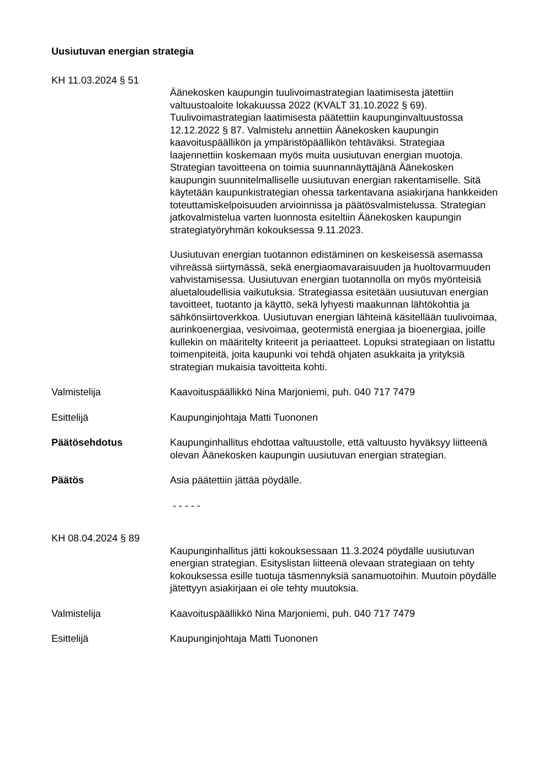Uusiutuvan energian strategia
KH 11.03.2024 § 51
Äänekosken kaupungin tuulivoimastrategian laatimisesta jätettiin valtuustoaloite lokakuussa 2022 (KVALT 31.10.2022 § 69). Tuulivoimastrategian laatimisesta päätettiin kaupunginvaltuustossa 12.12.2022 § 87. Valmistelu annettiin Äänekosken kaupungin kaavoituspäällikön ja ympäristöpäällikön tehtäväksi. Strategiaa laajennettiin koskemaan myös muita uusiutuvan energian muotoja. Strategian tavoitteena on toimia suunnannäyttäjänä Äänekosken kaupungin suunnitelmalliselle uusiutuvan energian rakentamiselle. Sitä käytetään kaupunkistrategian ohessa tarkentavana asiakirjana hankkeiden toteuttamiskelpoisuuden arvioinnissa ja päätösvalmistelussa. Strategian jatkovalmistelua varten luonnosta esiteltiin Äänekosken kaupungin strategiatyöryhmän kokouksessa 9.11.2023.
Uusiutuvan energian tuotannon edistäminen on keskeisessä asemassa vihreässä siirtymässä, sekä energiaomavaraisuuden ja huoltovarmuuden vahvistamisessa. Uusiutuvan energian tuotannolla on myös myönteisiä aluetaloudellisia vaikutuksia. Strategiassa esitetään uusiutuvan energian tavoitteet, tuotanto ja käyttö, sekä lyhyesti maakunnan lähtökohtia ja sähkönsiirtoverkkoa. Uusiutuvan energian lähteinä käsitellään tuulivoimaa, aurinkoenergiaa, vesivoimaa, geotermistä energiaa ja bioenergiaa, joille kullekin on määritelty kriteerit ja periaatteet. Lopuksi strategiaan on listattu toimenpiteitä, joita kaupunki voi tehdä ohjaten asukkaita ja yrityksiä strategian mukaisia tavoitteita kohti.
Valmistelija Kaavoituspäällikkö Nina Marjoniemi, puh. 040 717 7479
Esittelijä Kaupunginjohtaja Matti Tuononen
Päätösehdotus Kaupunginhallitus ehdottaa valtuustolle, että valtuusto hyväksyy liitteenä olevan Äänekosken kaupungin uusiutuvan energian strategian.
Päätös Asia päätettiin jättää pöydälle.
- - - - -
KH 08.04.2024 § 89
Kaupunginhallitus jätti kokouksessaan 11.3.2024 pöydälle uusiutuvan energian strategian. Esityslistan liitteenä olevaan strategiaan on tehty kokouksessa esille tuotuja täsmennyksiä sanamuotoihin. Muutoin pöydälle jätettyyn asiakirjaan ei ole tehty muutoksia.
Valmistelija Kaavoituspäällikkö Nina Marjoniemi, puh. 040 717 7479
Esittelijä Kaupunginjohtaja Matti Tuononen